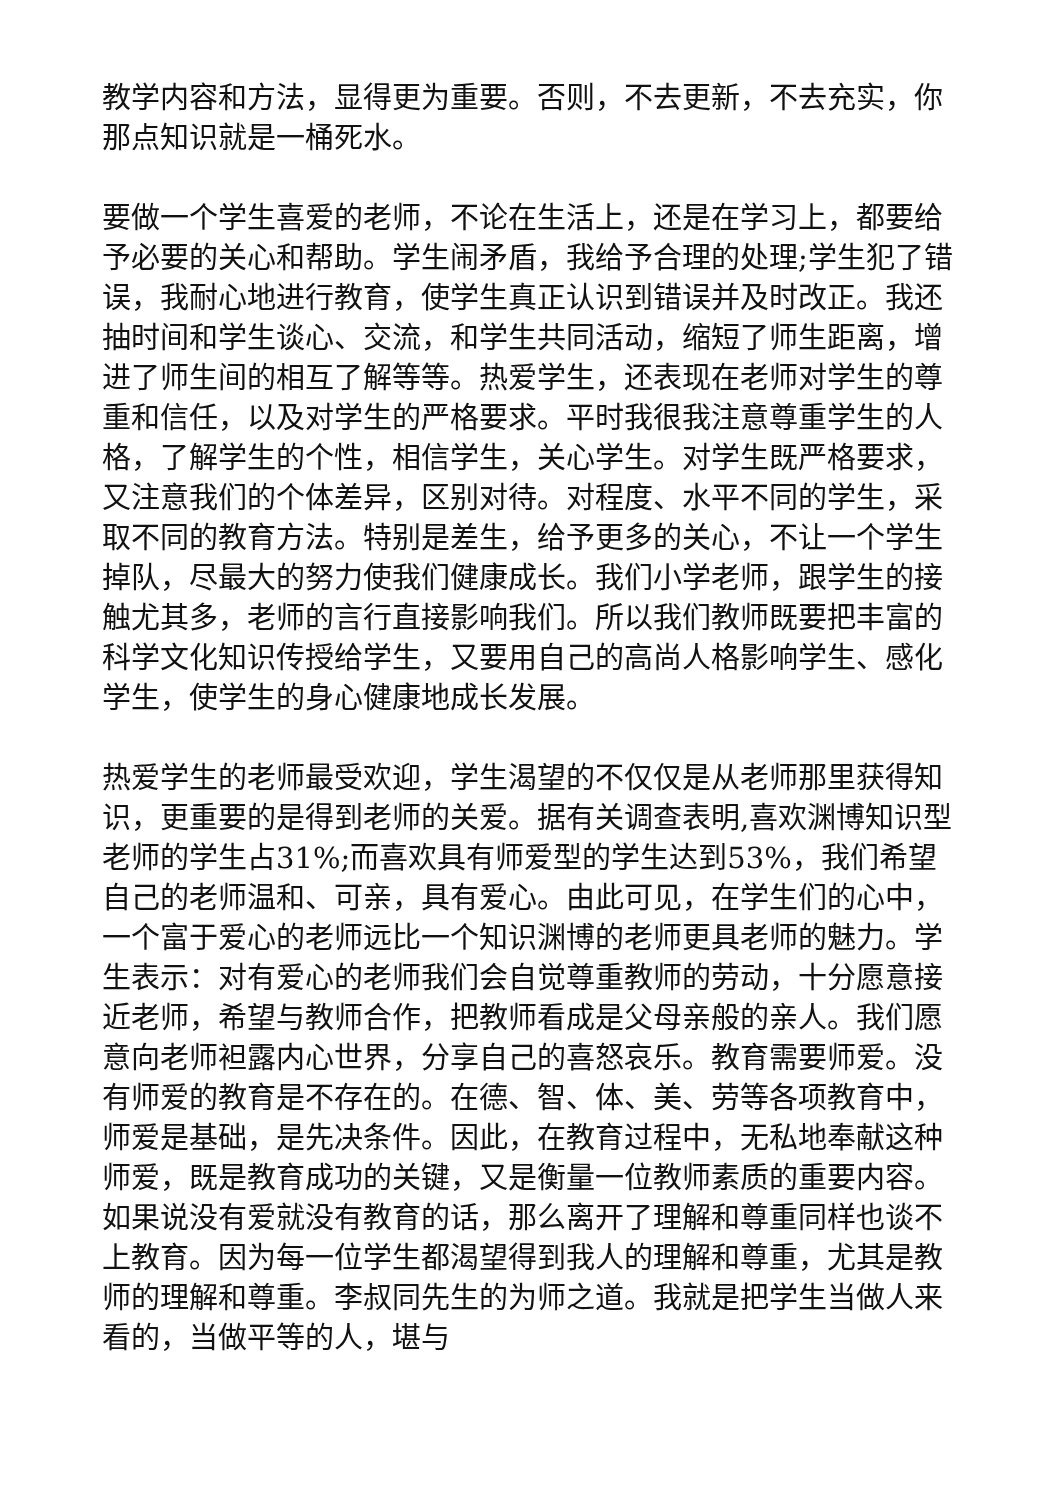教学内容和方法，显得更为重要。否则，不去更新，不去充实，你那点知识就是一桶死水。
要做一个学生喜爱的老师，不论在生活上，还是在学习上，都要给予必要的关心和帮助。学生闹矛盾，我给予合理的处理;学生犯了错误，我耐心地进行教育，使学生真正认识到错误并及时改正。我还抽时间和学生谈心、交流，和学生共同活动，缩短了师生距离，增进了师生间的相互了解等等。热爱学生，还表现在老师对学生的尊重和信任，以及对学生的严格要求。平时我很我注意尊重学生的人格，了解学生的个性，相信学生，关心学生。对学生既严格要求，又注意我们的个体差异，区别对待。对程度、水平不同的学生，采取不同的教育方法。特别是差生，给予更多的关心，不让一个学生掉队，尽最大的努力使我们健康成长。我们小学老师，跟学生的接触尤其多，老师的言行直接影响我们。所以我们教师既要把丰富的科学文化知识传授给学生，又要用自己的高尚人格影响学生、感化学生，使学生的身心健康地成长发展。
热爱学生的老师最受欢迎，学生渴望的不仅仅是从老师那里获得知识，更重要的是得到老师的关爱。据有关调查表明,喜欢渊博知识型老师的学生占31%;而喜欢具有师爱型的学生达到53%，我们希望自己的老师温和、可亲，具有爱心。由此可见，在学生们的心中，一个富于爱心的老师远比一个知识渊博的老师更具老师的魅力。学生表示：对有爱心的老师我们会自觉尊重教师的劳动，十分愿意接近老师，希望与教师合作，把教师看成是父母亲般的亲人。我们愿意向老师袒露内心世界，分享自己的喜怒哀乐。教育需要师爱。没有师爱的教育是不存在的。在德、智、体、美、劳等各项教育中，师爱是基础，是先决条件。因此，在教育过程中，无私地奉献这种师爱，既是教育成功的关键，又是衡量一位教师素质的重要内容。如果说没有爱就没有教育的话，那么离开了理解和尊重同样也谈不上教育。因为每一位学生都渴望得到我人的理解和尊重，尤其是教师的理解和尊重。李叔同先生的为师之道。我就是把学生当做人来看的，当做平等的人，堪与